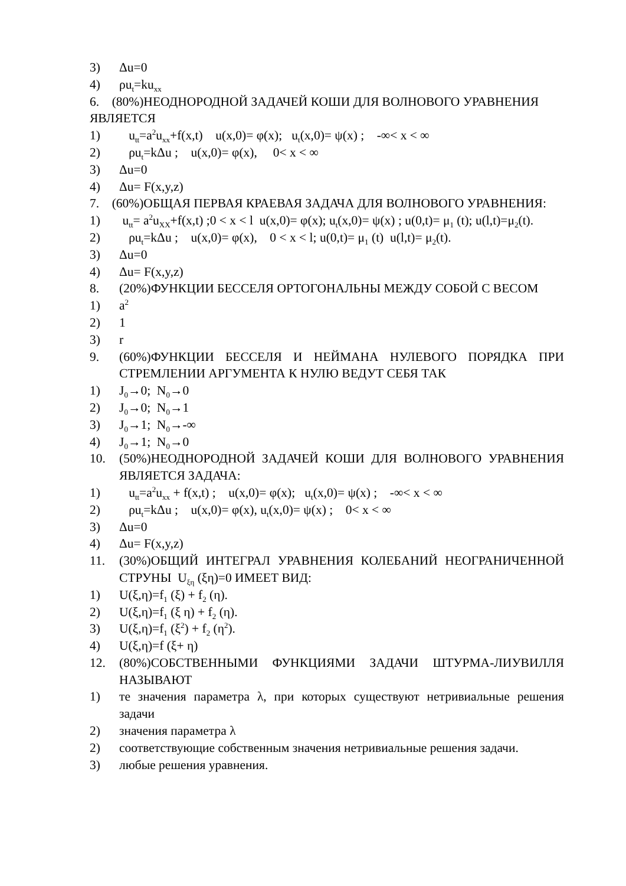3) Δu=0
4) ρu<sub>t</sub>=ku<sub>xx</sub>
6. (80%)НЕОДНОРОДНОЙ ЗАДАЧЕЙ КОШИ ДЛЯ ВОЛНОВОГО УРАВНЕНИЯ ЯВЛЯЕТСЯ
1) u<sub>tt</sub>=a<sup>2</sup>u<sub>xx</sub>+f(x,t) u(x,0)= φ(x); u<sub>t</sub>(x,0)= ψ(x) ; -∞< x < ∞
2) ρu<sub>t</sub>=kΔu ; u(x,0)= φ(x), 0< x < ∞
3) Δu=0
4) Δu= F(x,y,z)
7. (60%)ОБЩАЯ ПЕРВАЯ КРАЕВАЯ ЗАДАЧА ДЛЯ ВОЛНОВОГО УРАВНЕНИЯ:
1) u<sub>tt</sub>= a<sup>2</sup>u<sub>XX</sub>+f(x,t) ;0 < x < l u(x,0)= φ(x); u<sub>t</sub>(x,0)= ψ(x) ; u(0,t)= μ<sub>1</sub> (t); u(l,t)=μ<sub>2</sub>(t).
2) ρu<sub>t</sub>=kΔu ; u(x,0)= φ(x), 0 < x < l; u(0,t)= μ<sub>1</sub> (t) u(l,t)= μ<sub>2</sub>(t).
3) Δu=0
4) Δu= F(x,y,z)
8. (20%)ФУНКЦИИ БЕССЕЛЯ ОРТОГОНАЛЬНЫ МЕЖДУ СОБОЙ С ВЕСОМ
1) a<sup>2</sup>
2) 1
3) r
9. (60%)ФУНКЦИИ БЕССЕЛЯ И НЕЙМАНА НУЛЕВОГО ПОРЯДКА ПРИ СТРЕМЛЕНИИ АРГУМЕНТА К НУЛЮ ВЕДУТ СЕБЯ ТАК
1) J<sub>0</sub>→0; N<sub>0</sub>→0
2) J<sub>0</sub>→0; N<sub>0</sub>→1
3) J<sub>0</sub>→1; N<sub>0</sub>→-∞
4) J<sub>0</sub>→1; N<sub>0</sub>→0
10. (50%)НЕОДНОРОДНОЙ ЗАДАЧЕЙ КОШИ ДЛЯ ВОЛНОВОГО УРАВНЕНИЯ ЯВЛЯЕТСЯ ЗАДАЧА:
1) u<sub>tt</sub>=a<sup>2</sup>u<sub>xx</sub> + f(x,t) ; u(x,0)= φ(x); u<sub>t</sub>(x,0)= ψ(x) ; -∞< x < ∞
2) ρu<sub>t</sub>=kΔu ; u(x,0)= φ(x), u<sub>t</sub>(x,0)= ψ(x) ; 0< x < ∞
3) Δu=0
4) Δu= F(x,y,z)
11. (30%)ОБЩИЙ ИНТЕГРАЛ УРАВНЕНИЯ КОЛЕБАНИЙ НЕОГРАНИЧЕННОЙ СТРУНЫ U<sub>ξη</sub> (ξη)=0 ИМЕЕТ ВИД:
1) U(ξ,η)=f<sub>1</sub> (ξ) + f<sub>2</sub> (η).
2) U(ξ,η)=f<sub>1</sub> (ξ η) + f<sub>2</sub> (η).
3) U(ξ,η)=f<sub>1</sub> (ξ<sup>2</sup>) + f<sub>2</sub> (η<sup>2</sup>).
4) U(ξ,η)=f (ξ+ η)
12. (80%)СОБСТВЕННЫМИ ФУНКЦИЯМИ ЗАДАЧИ ШТУРМА-ЛИУВИЛЛЯ НАЗЫВАЮТ
1) те значения параметра λ, при которых существуют нетривиальные решения задачи
2) значения параметра λ
2) соответствующие собственным значения нетривиальные решения задачи.
3) любые решения уравнения.